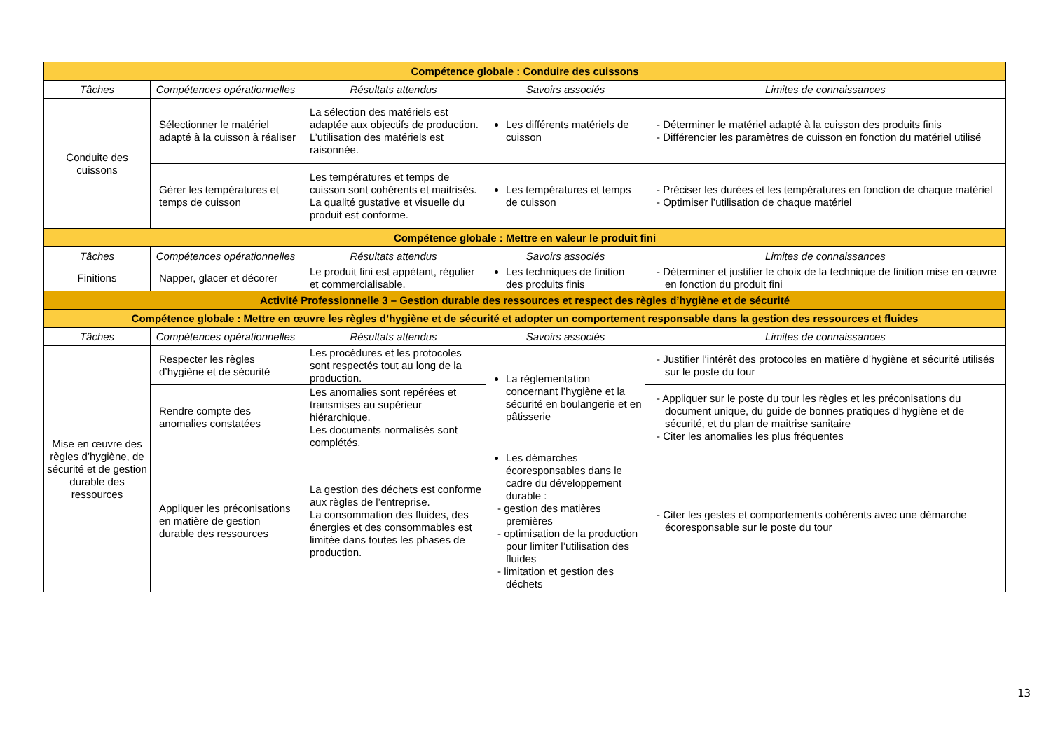| Compétence globale : Conduire des cuissons | | | | |
| Tâches | Compétences opérationnelles | Résultats attendus | Savoirs associés | Limites de connaissances |
| Conduite des cuissons | Sélectionner le matériel adapté à la cuisson à réaliser | La sélection des matériels est adaptée aux objectifs de production. L’utilisation des matériels est raisonnée. | Les différents matériels de cuisson | - Déterminer le matériel adapté à la cuisson des produits finis - Différencier les paramètres de cuisson en fonction du matériel utilisé |
| | Gérer les températures et temps de cuisson | Les températures et temps de cuisson sont cohérents et maitrisés. La qualité gustative et visuelle du produit est conforme. | Les températures et temps de cuisson | - Préciser les durées et les températures en fonction de chaque matériel - Optimiser l’utilisation de chaque matériel |
| Compétence globale : Mettre en valeur le produit fini | | | | |
| Tâches | Compétences opérationnelles | Résultats attendus | Savoirs associés | Limites de connaissances |
| Finitions | Napper, glacer et décorer | Le produit fini est appétant, régulier et commercialisable. | Les techniques de finition des produits finis | - Déterminer et justifier le choix de la technique de finition mise en œuvre en fonction du produit fini |
| Activité Professionnelle 3 – Gestion durable des ressources et respect des règles d’hygiène et de sécurité | | | | |
| Compétence globale : Mettre en œuvre les règles d’hygiène et de sécurité et adopter un comportement responsable dans la gestion des ressources et fluides | | | | |
| Tâches | Compétences opérationnelles | Résultats attendus | Savoirs associés | Limites de connaissances |
| Mise en œuvre des règles d’hygiène, de sécurité et de gestion durable des ressources | Respecter les règles d’hygiène et de sécurité | Les procédures et les protocoles sont respectés tout au long de la production. | La réglementation concernant l’hygiène et la sécurité en boulangerie et en pâtisserie | - Justifier l’intérêt des protocoles en matière d’hygiène et sécurité utilisés sur le poste du tour |
| | Rendre compte des anomalies constatées | Les anomalies sont repérées et transmises au supérieur hiérarchique. Les documents normalisés sont complétés. | | - Appliquer sur le poste du tour les règles et les préconisations du document unique, du guide de bonnes pratiques d’hygiène et de sécurité, et du plan de maitrise sanitaire - Citer les anomalies les plus fréquentes |
| | Appliquer les préconisations en matière de gestion durable des ressources | La gestion des déchets est conforme aux règles de l’entreprise. La consommation des fluides, des énergies et des consommables est limitée dans toutes les phases de production. | Les démarches écoresponsables dans le cadre du développement durable : - gestion des matières premières - optimisation de la production pour limiter l’utilisation des fluides - limitation et gestion des déchets | - Citer les gestes et comportements cohérents avec une démarche écoresponsable sur le poste du tour |
13